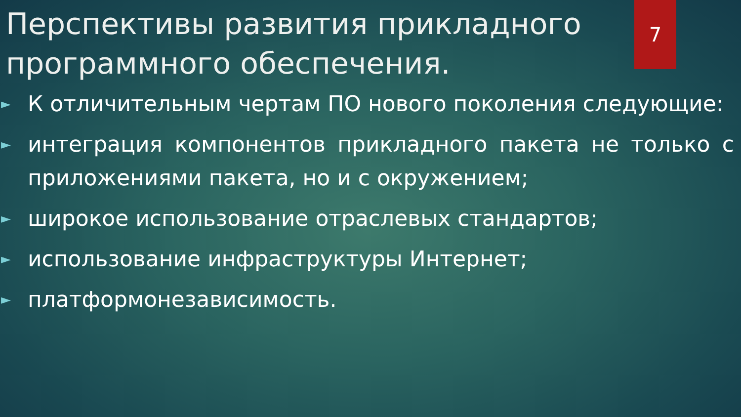7
Перспективы развития прикладного программного обеспечения.
► К отличительным чертам ПО нового поколения следующие:
► интеграция компонентов прикладного пакета не только с приложениями пакета, но и с окружением;
► широкое использование отраслевых стандартов;
► использование инфраструктуры Интернет;
► платформонезависимость.